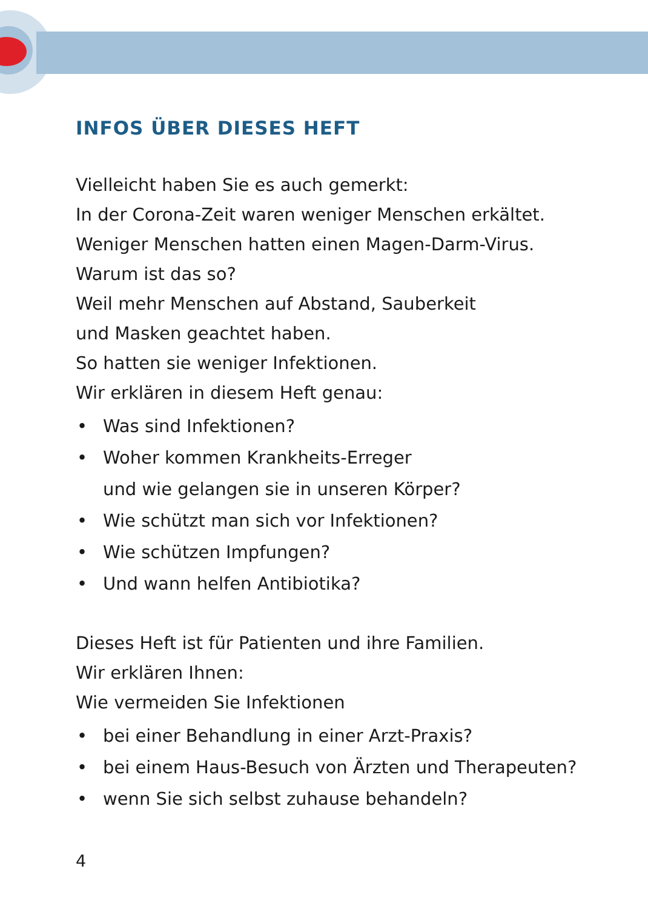INFOS ÜBER DIESES HEFT
Vielleicht haben Sie es auch gemerkt:
In der Corona-Zeit waren weniger Menschen erkältet.
Weniger Menschen hatten einen Magen-Darm-Virus.
Warum ist das so?
Weil mehr Menschen auf Abstand, Sauberkeit
und Masken geachtet haben.
So hatten sie weniger Infektionen.
Wir erklären in diesem Heft genau:
• Was sind Infektionen?
• Woher kommen Krankheits-Erreger
und wie gelangen sie in unseren Körper?
• Wie schützt man sich vor Infektionen?
• Wie schützen Impfungen?
• Und wann helfen Antibiotika?
Dieses Heft ist für Patienten und ihre Familien.
Wir erklären Ihnen:
Wie vermeiden Sie Infektionen
• bei einer Behandlung in einer Arzt-Praxis?
• bei einem Haus-Besuch von Ärzten und Therapeuten?
• wenn Sie sich selbst zuhause behandeln?
4